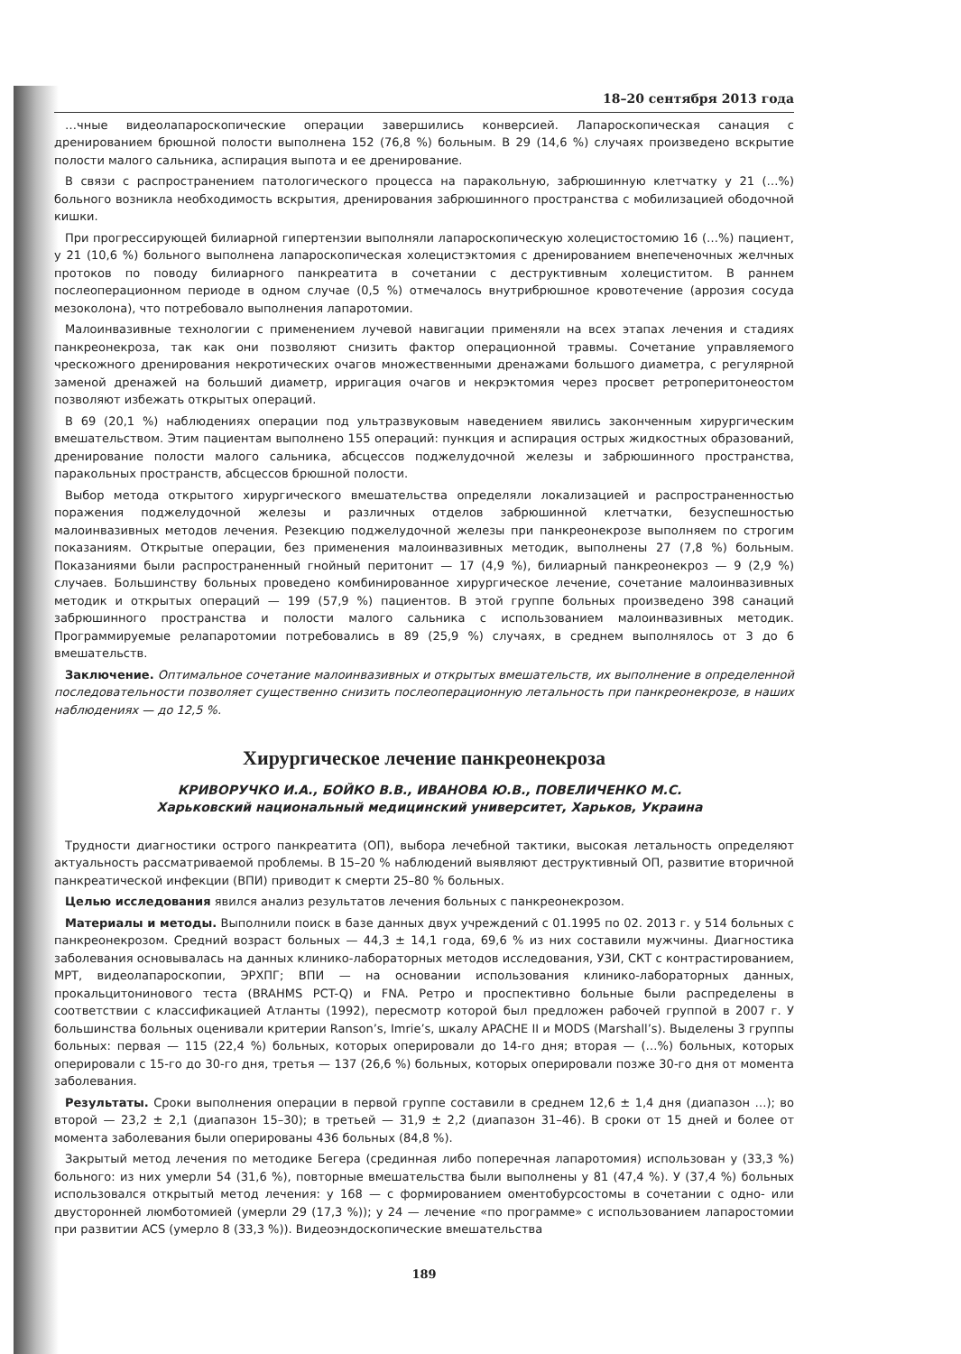18–20 сентября 2013 года
…чные видеолапароскопические операции завершились конверсией. Лапароскопическая санация с дренированием брюшной полости выполнена 152 (76,8 %) больным. В 29 (14,6 %) случаях произведено вскрытие полости малого сальника, аспирация выпота и ее дренирование.
В связи с распространением патологического процесса на паракольную, забрюшинную клетчатку у 21 (…%) больного возникла необходимость вскрытия, дренирования забрюшинного пространства с мобилизацией ободочной кишки.
При прогрессирующей билиарной гипертензии выполняли лапароскопическую холецистостомию 16 (…%) пациент, у 21 (10,6 %) больного выполнена лапароскопическая холецистэктомия с дренированием внепеченочных желчных протоков по поводу билиарного панкреатита в сочетании с деструктивным холециститом. В раннем послеоперационном периоде в одном случае (0,5 %) отмечалось внутрибрюшное кровотечение (аррозия сосуда мезоколона), что потребовало выполнения лапаротомии.
Малоинвазивные технологии с применением лучевой навигации применяли на всех этапах лечения и стадиях панкреонекроза, так как они позволяют снизить фактор операционной травмы. Сочетание управляемого чрескожного дренирования некротических очагов множественными дренажами большого диаметра, с регулярной заменой дренажей на больший диаметр, ирригация очагов и некрэктомия через просвет ретроперитонеостом позволяют избежать открытых операций.
В 69 (20,1 %) наблюдениях операции под ультразвуковым наведением явились законченным хирургическим вмешательством. Этим пациентам выполнено 155 операций: пункция и аспирация острых жидкостных образований, дренирование полости малого сальника, абсцессов поджелудочной железы и забрюшинного пространства, паракольных пространств, абсцессов брюшной полости.
Выбор метода открытого хирургического вмешательства определяли локализацией и распространенностью поражения поджелудочной железы и различных отделов забрюшинной клетчатки, безуспешностью малоинвазивных методов лечения. Резекцию поджелудочной железы при панкреонекрозе выполняем по строгим показаниям. Открытые операции, без применения малоинвазивных методик, выполнены 27 (7,8 %) больным. Показаниями были распространенный гнойный перитонит — 17 (4,9 %), билиарный панкреонекроз — 9 (2,9 %) случаев. Большинству больных проведено комбинированное хирургическое лечение, сочетание малоинвазивных методик и открытых операций — 199 (57,9 %) пациентов. В этой группе больных произведено 398 санаций забрюшинного пространства и полости малого сальника с использованием малоинвазивных методик. Программируемые релапаротомии потребовались в 89 (25,9 %) случаях, в среднем выполнялось от 3 до 6 вмешательств.
Заключение. Оптимальное сочетание малоинвазивных и открытых вмешательств, их выполнение в определенной последовательности позволяет существенно снизить послеоперационную летальность при панкреонекрозе, в наших наблюдениях — до 12,5 %.
Хирургическое лечение панкреонекроза
КРИВОРУЧКО И.А., БОЙКО В.В., ИВАНОВА Ю.В., ПОВЕЛИЧЕНКО М.С.
Харьковский национальный медицинский университет, Харьков, Украина
Трудности диагностики острого панкреатита (ОП), выбора лечебной тактики, высокая летальность определяют актуальность рассматриваемой проблемы. В 15–20 % наблюдений выявляют деструктивный ОП, развитие вторичной панкреатической инфекции (ВПИ) приводит к смерти 25–80 % больных.
Целью исследования явился анализ результатов лечения больных с панкреонекрозом.
Материалы и методы. Выполнили поиск в базе данных двух учреждений с 01.1995 по 02. 2013 г. у 514 больных с панкреонекрозом. Средний возраст больных — 44,3 ± 14,1 года, 69,6 % из них составили мужчины. Диагностика заболевания основывалась на данных клинико-лабораторных методов исследования, УЗИ, СКТ с контрастированием, МРТ, видеолапароскопии, ЭРХПГ; ВПИ — на основании использования клинико-лабораторных данных, прокальцитонинового теста (BRAHMS PCT-Q) и FNA. Ретро и проспективно больные были распределены в соответствии с классификацией Атланты (1992), пересмотр которой был предложен рабочей группой в 2007 г. У большинства больных оценивали критерии Ranson’s, Imrie’s, шкалу APACHE II и MODS (Marshall’s). Выделены 3 группы больных: первая — 115 (22,4 %) больных, которых оперировали до 14-го дня; вторая — (…%) больных, которых оперировали с 15-го до 30-го дня, третья — 137 (26,6 %) больных, которых оперировали позже 30-го дня от момента заболевания.
Результаты. Сроки выполнения операции в первой группе составили в среднем 12,6 ± 1,4 дня (диапазон …); во второй — 23,2 ± 2,1 (диапазон 15–30); в третьей — 31,9 ± 2,2 (диапазон 31–46). В сроки от 15 дней и более от момента заболевания были оперированы 436 больных (84,8 %).
Закрытый метод лечения по методике Бегера (срединная либо поперечная лапаротомия) использован у (33,3 %) больного: из них умерли 54 (31,6 %), повторные вмешательства были выполнены у 81 (47,4 %). У (37,4 %) больных использовался открытый метод лечения: у 168 — с формированием оментобурсостомы в сочетании с одно- или двусторонней люмботомией (умерли 29 (17,3 %)); у 24 — лечение «по программе» с использованием лапаростомии при развитии ACS (умерло 8 (33,3 %)). Видеоэндоскопические вмешательства
189